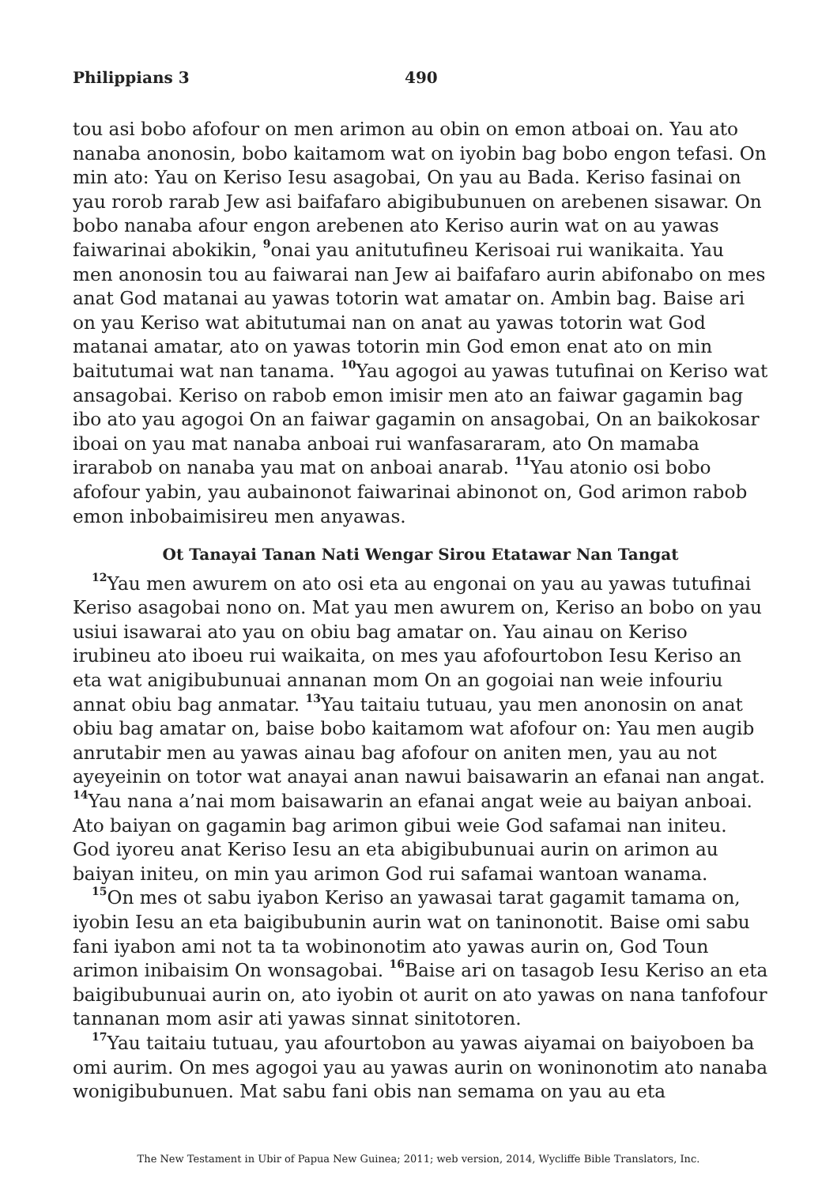Philippians 3 490
tou asi bobo afofour on men arimon au obin on emon atboai on. Yau ato nanaba anonosin, bobo kaitamom wat on iyobin bag bobo engon tefasi. On min ato: Yau on Keriso Iesu asagobai, On yau au Bada. Keriso fasinai on yau rorob rarab Jew asi baifafaro abigibubunuen on arebenen sisawar. On bobo nanaba afour engon arebenen ato Keriso aurin wat on au yawas faiwarinai abokikin, <sup>9</sup>onai yau anitutufineu Kerisoai rui wanikaita. Yau men anonosin tou au faiwarai nan Jew ai baifafaro aurin abifonabo on mes anat God matanai au yawas totorin wat amatar on. Ambin bag. Baise ari on yau Keriso wat abitutumai nan on anat au yawas totorin wat God matanai amatar, ato on yawas totorin min God emon enat ato on min baitutumai wat nan tanama. <sup>10</sup>Yau agogoi au yawas tutufinai on Keriso wat ansagobai. Keriso on rabob emon imisir men ato an faiwar gagamin bag ibo ato yau agogoi On an faiwar gagamin on ansagobai, On an baikokosar iboai on yau mat nanaba anboai rui wanfasararam, ato On mamaba irarabob on nanaba yau mat on anboai anarab. <sup>11</sup>Yau atonio osi bobo afofour yabin, yau aubainonot faiwarinai abinonot on, God arimon rabob emon inbobaimisireu men anyawas.
Ot Tanayai Tanan Nati Wengar Sirou Etatawar Nan Tangat
<sup>12</sup> Yau men awurem on ato osi eta au engonai on yau au yawas tutufinai Keriso asagobai nono on. Mat yau men awurem on, Keriso an bobo on yau usiui isawarai ato yau on obiu bag amatar on. Yau ainau on Keriso irubineu ato iboeu rui waikaita, on mes yau afofourtobon Iesu Keriso an eta wat anigibubunuai annanan mom On an gogoiai nan weie infouriu annat obiu bag anmatar. <sup>13</sup>Yau taitaiu tutuau, yau men anonosin on anat obiu bag amatar on, baise bobo kaitamom wat afofour on: Yau men augib anrutabir men au yawas ainau bag afofour on aniten men, yau au not ayeyeinin on totor wat anayai anan nawui baisawarin an efanai nan angat. <sup>14</sup>Yau nana a’nai mom baisawarin an efanai angat weie au baiyan anboai. Ato baiyan on gagamin bag arimon gibui weie God safamai nan initeu. God iyoreu anat Keriso Iesu an eta abigibubunuai aurin on arimon au baiyan initeu, on min yau arimon God rui safamai wantoan wanama.
<sup>15</sup> On mes ot sabu iyabon Keriso an yawasai tarat gagamit tamama on, iyobin Iesu an eta baigibubunin aurin wat on taninonotit. Baise omi sabu fani iyabon ami not ta ta wobinonotim ato yawas aurin on, God Toun arimon inibaisim On wonsagobai. <sup>16</sup>Baise ari on tasagob Iesu Keriso an eta baigibubunuai aurin on, ato iyobin ot aurit on ato yawas on nana tanfofour tannanan mom asir ati yawas sinnat sinitotoren.
<sup>17</sup> Yau taitaiu tutuau, yau afourtobon au yawas aiyamai on baiyoboen ba omi aurim. On mes agogoi yau au yawas aurin on woninonotim ato nanaba wonigibubunuen. Mat sabu fani obis nan semama on yau au eta
The New Testament in Ubir of Papua New Guinea; 2011; web version, 2014, Wycliffe Bible Translators, Inc.